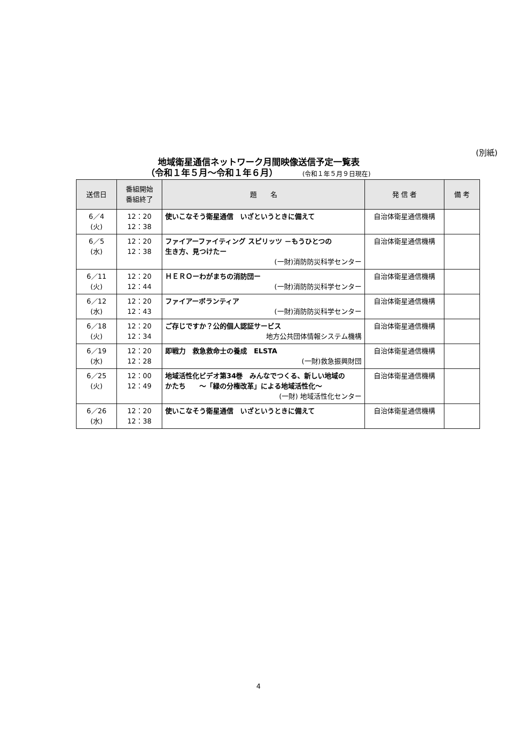(別紙)
地域衛星通信ネットワーク月間映像送信予定一覧表
（令和１年５月～令和１年６月） (令和１年５月９日現在)
| 送信日 | 番組開始 番組終了 | 題 名 | 発 信 者 | 備 考 |
| --- | --- | --- | --- | --- |
| 6／4 (火) | 12：20 12：38 | 使いこなそう衛星通信 いざというときに備えて | 自治体衛星通信機構 | |
| 6／5 (水) | 12：20 12：38 | ファイアーファイティング スピリッツ －もうひとつの 生き方、見つけたー (一財)消防防災科学センター | 自治体衛星通信機構 | |
| 6／11 (火) | 12：20 12：44 | ＨＥＲＯーわがまちの消防団ー (一財)消防防災科学センター | 自治体衛星通信機構 | |
| 6／12 (水) | 12：20 12：43 | ファイアーボランティア (一財)消防防災科学センター | 自治体衛星通信機構 | |
| 6／18 (火) | 12：20 12：34 | ご存じですか？公的個人認証サービス 地方公共団体情報システム機構 | 自治体衛星通信機構 | |
| 6／19 (水) | 12：20 12：28 | 即戦力 救急救命士の養成 ELSTA (一財)救急振興財団 | 自治体衛星通信機構 | |
| 6／25 (火) | 12：00 12：49 | 地域活性化ビデオ第34巻 みんなでつくる、新しい地域の かたち ～「緑の分権改革」による地域活性化～ (一財) 地域活性化センター | 自治体衛星通信機構 | |
| 6／26 (水) | 12：20 12：38 | 使いこなそう衛星通信 いざというときに備えて | 自治体衛星通信機構 | |
4